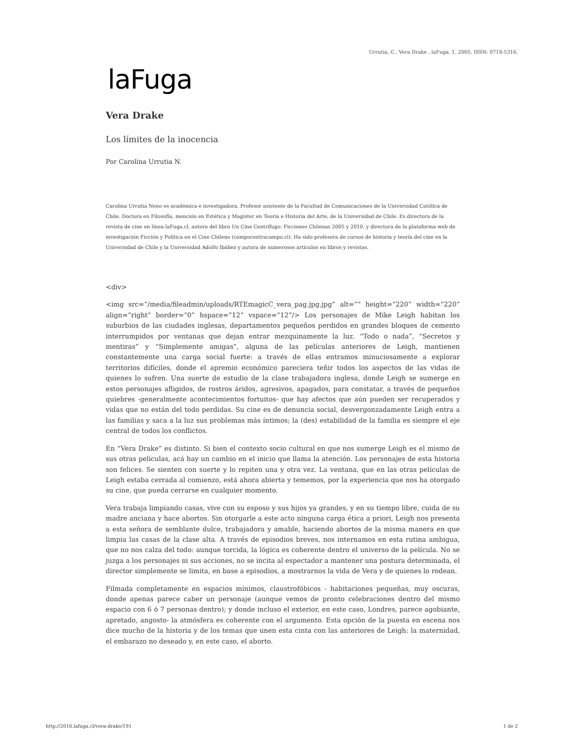Urrutia, C.. Vera Drake . laFuga, 1, 2005, ISSN: 0718-5316.
laFuga
Vera Drake
Los límites de la inocencia
Por Carolina Urrutia N.
Carolina Urrutia Neno es académica e investigadora. Profesor asistente de la Facultad de Comunicaciones de la Universidad Católica de Chile. Doctora en Filosofía, mención en Estética y Magíster en Teoría e Historia del Arte, de la Universidad de Chile. Es directora de la revista de cine en línea laFuga.cl, autora del libro Un Cine Centrífugo: Ficciones Chilenas 2005 y 2010, y directora de la plataforma web de investigación Ficción y Política en el Cine Chileno (campocontracampo.cl). Ha sido profesora de cursos de historia y teoría del cine en la Universidad de Chile y la Universidad Adolfo Ibáñez y autora de numerosos artículos en libros y revistas.
<div>
<img src=”/media/fileadmin/uploads/RTEmagicC_vera_pag.jpg.jpg” alt=”” height=”220” width=”220” align=”right” border=”0” hspace=”12” vspace=”12”/> Los personajes de Mike Leigh habitan los suburbios de las ciudades inglesas, departamentos pequeños perdidos en grandes bloques de cemento interrumpidos por ventanas que dejan entrar mezquinamente la luz. “Todo o nada”, “Secretos y mentiras” y “Simplemente amigas”, alguna de las películas anteriores de Leigh, mantienen constantemente una carga social fuerte: a través de ellas entramos minuciosamente a explorar territorios difíciles, donde el apremio económico pareciera teñir todos los aspectos de las vidas de quienes lo sufren. Una suerte de estudio de la clase trabajadora inglesa, donde Leigh se sumerge en estos personajes afligidos, de rostros áridos, agresivos, apagados, para constatar, a través de pequeños quiebres -generalmente acontecimientos fortuitos- que hay afectos que aún pueden ser recuperados y vidas que no están del todo perdidas. Su cine es de denuncia social, desvergonzadamente Leigh entra a las familias y saca a la luz sus problemas más íntimos; la (des) estabilidad de la familia es siempre el eje central de todos los conflictos.
En “Vera Drake” es distinto. Si bien el contexto socio cultural en que nos sumerge Leigh es el mismo de sus otras películas, acá hay un cambio en el inicio que llama la atención. Los personajes de esta historia son felices. Se sienten con suerte y lo repiten una y otra vez. La ventana, que en las otras películas de Leigh estaba cerrada al comienzo, está ahora abierta y tememos, por la experiencia que nos ha otorgado su cine, que pueda cerrarse en cualquier momento.
Vera trabaja limpiando casas, vive con su esposo y sus hijos ya grandes, y en su tiempo libre, cuida de su madre anciana y hace abortos. Sin otorgarle a este acto ninguna carga ética a priori, Leigh nos presenta a esta señora de semblante dulce, trabajadora y amable, haciendo abortos de la misma manera en que limpia las casas de la clase alta. A través de episodios breves, nos internamos en esta rutina ambigua, que no nos calza del todo: aunque torcida, la lógica es coherente dentro el universo de la película. No se juzga a los personajes ni sus acciones, no se incita al espectador a mantener una postura determinada, el director simplemente se limita, en base a episodios, a mostrarnos la vida de Vera y de quienes lo rodean.
Filmada completamente en espacios mínimos, claustrofóbicos - habitaciones pequeñas, muy oscuras, donde apenas parece caber un personaje (aunque vemos de pronto celebraciones dentro del mismo espacio con 6 ó 7 personas dentro); y donde incluso el exterior, en este caso, Londres, parece agobiante, apretado, angosto- la atmósfera es coherente con el argumento. Esta opción de la puesta en escena nos dice mucho de la historia y de los temas que unen esta cinta con las anteriores de Leigh: la maternidad, el embarazo no deseado y, en este caso, el aborto.
http://2016.lafuga.cl/vera-drake/191 1 de 2